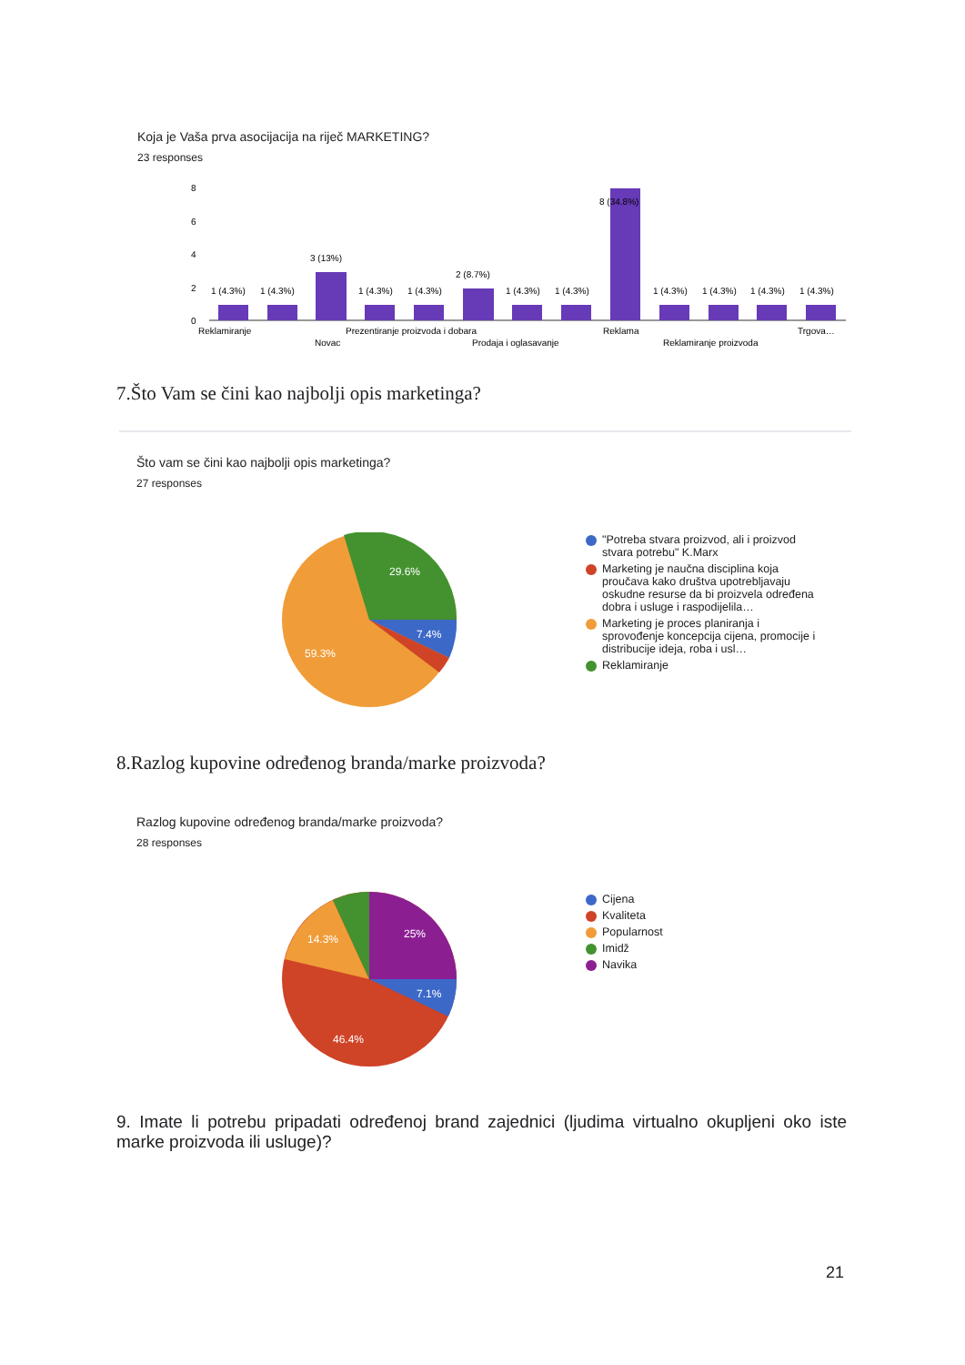Koja je Vaša prva asocijacija na riječ MARKETING?
23 responses
8
6
4
2
0
1 (4.3%)
1 (4.3%)
3 (13%)
1 (4.3%)
1 (4.3%)
2 (8.7%)
1 (4.3%)
1 (4.3%)
8 (34.8%)
1 (4.3%)
1 (4.3%)
1 (4.3%)
1 (4.3%)
Reklamiranje
Prezentiranje proizvoda i dobara
Reklama
Trgova…
Novac
Prodaja i oglasavanje
Reklamiranje proizvoda
7.Što Vam se čini kao najbolji opis marketinga?
Što vam se čini kao najbolji opis marketinga?
27 responses
29.6%
7.4%
59.3%
"Potreba stvara proizvod, ali i proizvod stvara potrebu" K.Marx
Marketing je naučna disciplina koja proučava kako društva upotrebljavaju oskudne resurse da bi proizvela određena dobra i usluge i raspodijelila…
Marketing je proces planiranja i sprovođenje koncepcija cijena, promocije i distribucije ideja, roba i usl…
Reklamiranje
8.Razlog kupovine određenog branda/marke proizvoda?
Razlog kupovine određenog branda/marke proizvoda?
28 responses
25%
7.1%
14.3%
46.4%
Cijena
Kvaliteta
Popularnost
Imidž
Navika
9. Imate li potrebu pripadati određenoj brand zajednici (ljudima virtualno okupljeni oko iste marke proizvoda ili usluge)?
21